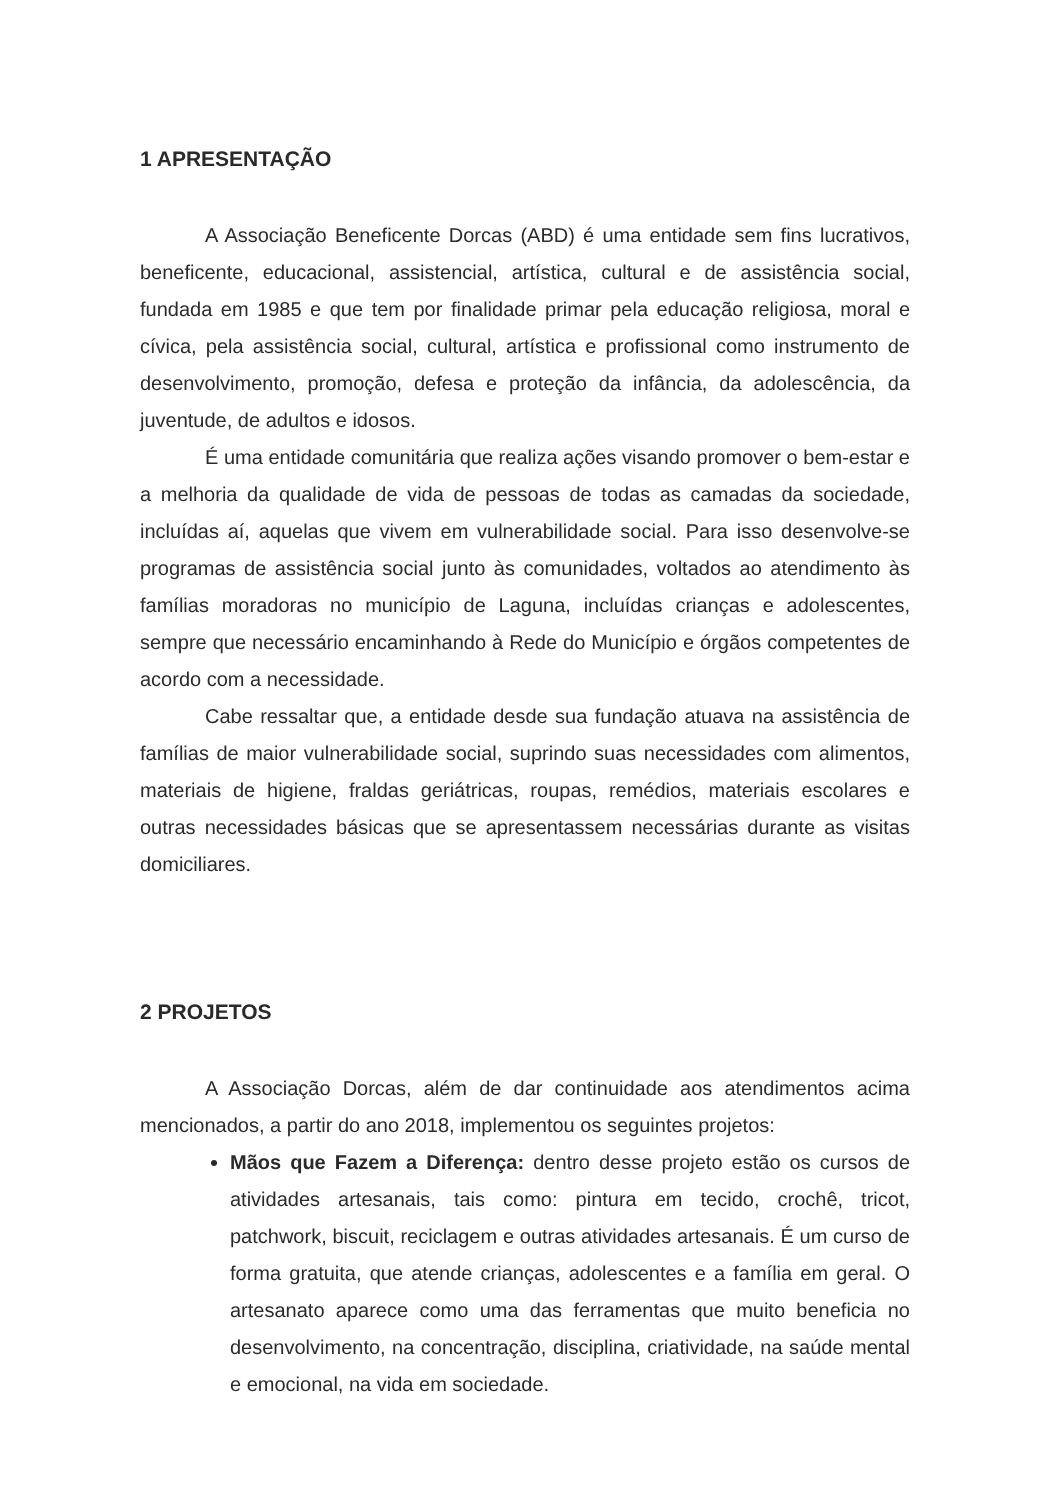1 APRESENTAÇÃO
A Associação Beneficente Dorcas (ABD) é uma entidade sem fins lucrativos, beneficente, educacional, assistencial, artística, cultural e de assistência social, fundada em 1985 e que tem por finalidade primar pela educação religiosa, moral e cívica, pela assistência social, cultural, artística e profissional como instrumento de desenvolvimento, promoção, defesa e proteção da infância, da adolescência, da juventude, de adultos e idosos.
É uma entidade comunitária que realiza ações visando promover o bem-estar e a melhoria da qualidade de vida de pessoas de todas as camadas da sociedade, incluídas aí, aquelas que vivem em vulnerabilidade social. Para isso desenvolve-se programas de assistência social junto às comunidades, voltados ao atendimento às famílias moradoras no município de Laguna, incluídas crianças e adolescentes, sempre que necessário encaminhando à Rede do Município e órgãos competentes de acordo com a necessidade.
Cabe ressaltar que, a entidade desde sua fundação atuava na assistência de famílias de maior vulnerabilidade social, suprindo suas necessidades com alimentos, materiais de higiene, fraldas geriátricas, roupas, remédios, materiais escolares e outras necessidades básicas que se apresentassem necessárias durante as visitas domiciliares.
2 PROJETOS
A Associação Dorcas, além de dar continuidade aos atendimentos acima mencionados, a partir do ano 2018, implementou os seguintes projetos:
Mãos que Fazem a Diferença: dentro desse projeto estão os cursos de atividades artesanais, tais como: pintura em tecido, crochê, tricot, patchwork, biscuit, reciclagem e outras atividades artesanais. É um curso de forma gratuita, que atende crianças, adolescentes e a família em geral. O artesanato aparece como uma das ferramentas que muito beneficia no desenvolvimento, na concentração, disciplina, criatividade, na saúde mental e emocional, na vida em sociedade.